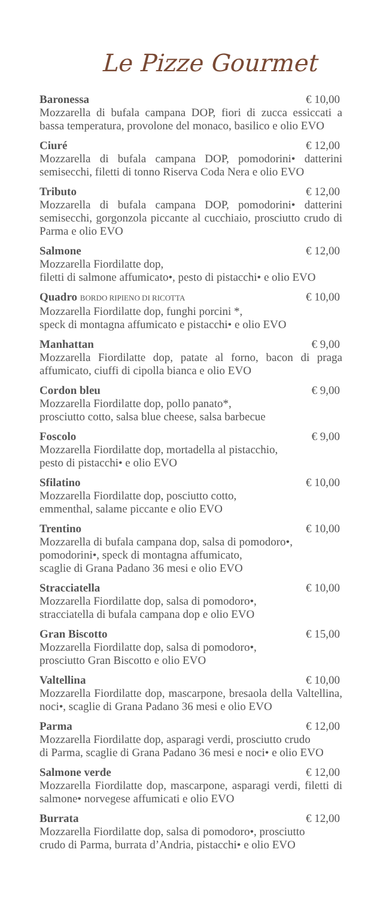Le Pizze Gourmet
Baronessa € 10,00
Mozzarella di bufala campana DOP, fiori di zucca essiccati a bassa temperatura, provolone del monaco, basilico e olio EVO
Ciuré € 12,00
Mozzarella di bufala campana DOP, pomodorini• datterini semisecchi, filetti di tonno Riserva Coda Nera e olio EVO
Tributo € 12,00
Mozzarella di bufala campana DOP, pomodorini• datterini semisecchi, gorgonzola piccante al cucchiaio, prosciutto crudo di Parma e olio EVO
Salmone € 12,00
Mozzarella Fiordilatte dop,
filetti di salmone affumicato•, pesto di pistacchi• e olio EVO
Quadro BORDO RIPIENO DI RICOTTA € 10,00
Mozzarella Fiordilatte dop, funghi porcini *,
speck di montagna affumicato e pistacchi• e olio EVO
Manhattan € 9,00
Mozzarella Fiordilatte dop, patate al forno, bacon di praga affumicato, ciuffi di cipolla bianca e olio EVO
Cordon bleu € 9,00
Mozzarella Fiordilatte dop, pollo panato*,
prosciutto cotto, salsa blue cheese, salsa barbecue
Foscolo € 9,00
Mozzarella Fiordilatte dop, mortadella al pistacchio,
pesto di pistacchi• e olio EVO
Sfilatino € 10,00
Mozzarella Fiordilatte dop, posciutto cotto,
emmenthal, salame piccante e olio EVO
Trentino € 10,00
Mozzarella di bufala campana dop, salsa di pomodoro•,
pomodorini•, speck di montagna affumicato,
scaglie di Grana Padano 36 mesi e olio EVO
Stracciatella € 10,00
Mozzarella Fiordilatte dop, salsa di pomodoro•,
stracciatella di bufala campana dop e olio EVO
Gran Biscotto € 15,00
Mozzarella Fiordilatte dop, salsa di pomodoro•,
prosciutto Gran Biscotto e olio EVO
Valtellina € 10,00
Mozzarella Fiordilatte dop, mascarpone, bresaola della Valtellina, noci•, scaglie di Grana Padano 36 mesi e olio EVO
Parma € 12,00
Mozzarella Fiordilatte dop, asparagi verdi, prosciutto crudo
di Parma, scaglie di Grana Padano 36 mesi e noci• e olio EVO
Salmone verde € 12,00
Mozzarella Fiordilatte dop, mascarpone, asparagi verdi, filetti di salmone• norvegese affumicati e olio EVO
Burrata € 12,00
Mozzarella Fiordilatte dop, salsa di pomodoro•, prosciutto
crudo di Parma, burrata d’Andria, pistacchi• e olio EVO